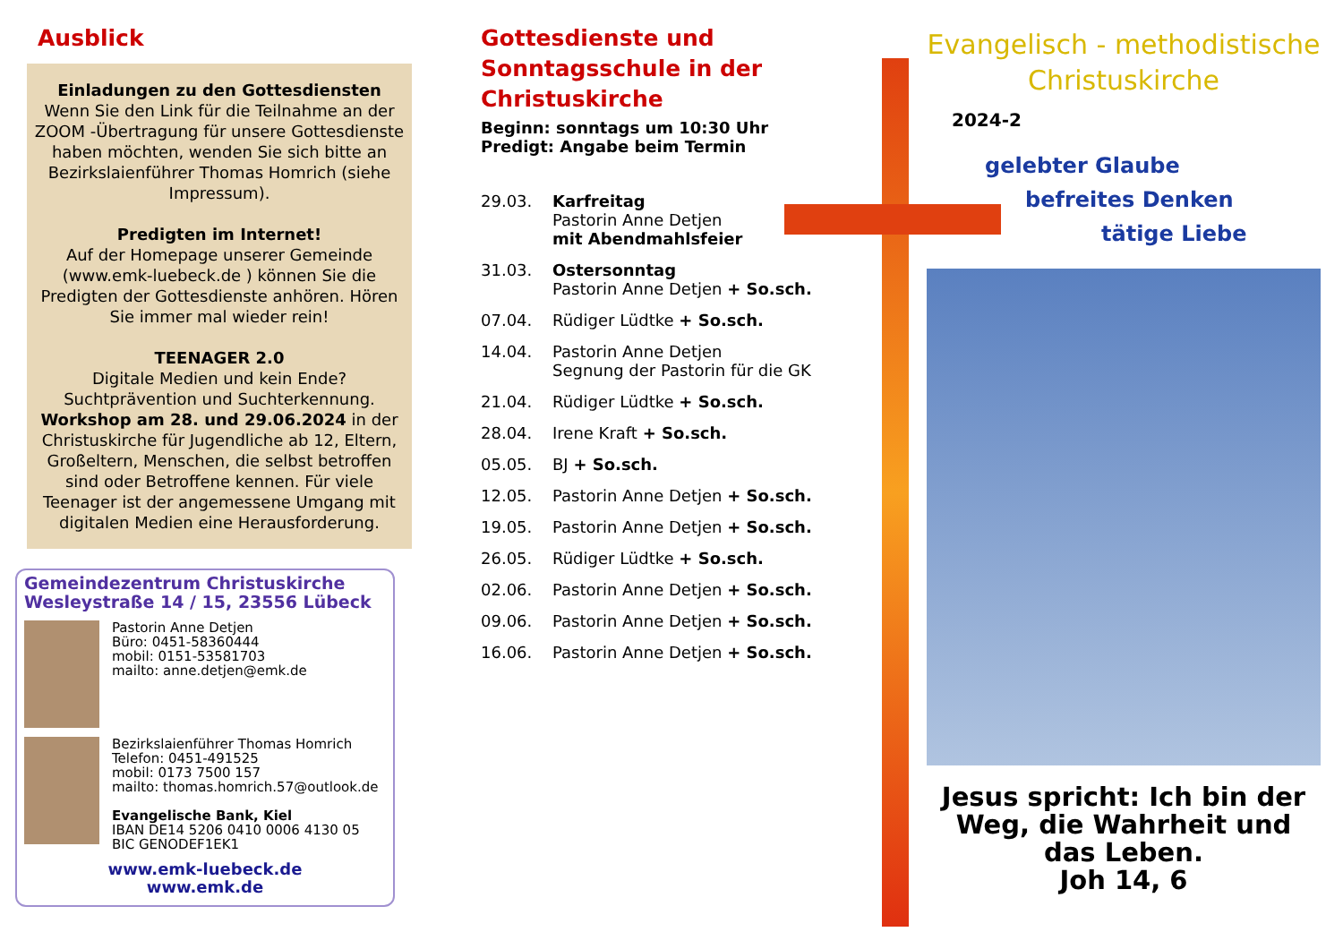Ausblick
Einladungen zu den Gottesdiensten
Wenn Sie den Link für die Teilnahme an der ZOOM -Übertragung für unsere Gottesdienste haben möchten, wenden Sie sich bitte an Bezirkslaienführer Thomas Homrich (siehe Impressum).
Predigten im Internet!
Auf der Homepage unserer Gemeinde (www.emk-luebeck.de ) können Sie die Predigten der Gottesdienste anhören. Hören Sie immer mal wieder rein!
TEENAGER 2.0
Digitale Medien und kein Ende? Suchtprävention und Suchterkennung. Workshop am 28. und 29.06.2024 in der Christuskirche für Jugendliche ab 12, Eltern, Großeltern, Menschen, die selbst betroffen sind oder Betroffene kennen. Für viele Teenager ist der angemessene Umgang mit digitalen Medien eine Herausforderung.
Gemeindezentrum Christuskirche
Wesleystraße 14 / 15, 23556 Lübeck
Pastorin Anne Detjen
Büro: 0451-58360444
mobil: 0151-53581703
mailto: anne.detjen@emk.de
Bezirkslaienführer Thomas Homrich
Telefon: 0451-491525
mobil: 0173 7500 157
mailto: thomas.homrich.57@outlook.de
Evangelische Bank, Kiel
IBAN DE14 5206 0410 0006 4130 05
BIC GENODEF1EK1
www.emk-luebeck.de
www.emk.de
Gottesdienste und Sonntagsschule in der Christuskirche
Beginn: sonntags um 10:30 Uhr
Predigt: Angabe beim Termin
29.03. Karfreitag
Pastorin Anne Detjen
mit Abendmahlsfeier
31.03. Ostersonntag
Pastorin Anne Detjen + So.sch.
07.04. Rüdiger Lüdtke + So.sch.
14.04. Pastorin Anne Detjen
Segnung der Pastorin für die GK
21.04. Rüdiger Lüdtke + So.sch.
28.04. Irene Kraft + So.sch.
05.05. BJ + So.sch.
12.05. Pastorin Anne Detjen + So.sch.
19.05. Pastorin Anne Detjen + So.sch.
26.05. Rüdiger Lüdtke + So.sch.
02.06. Pastorin Anne Detjen + So.sch.
09.06. Pastorin Anne Detjen + So.sch.
16.06. Pastorin Anne Detjen + So.sch.
Evangelisch - methodistische Christuskirche
2024-2
gelebter Glaube
befreites Denken
tätige Liebe
Jesus spricht: Ich bin der Weg, die Wahrheit und das Leben.
Joh 14, 6